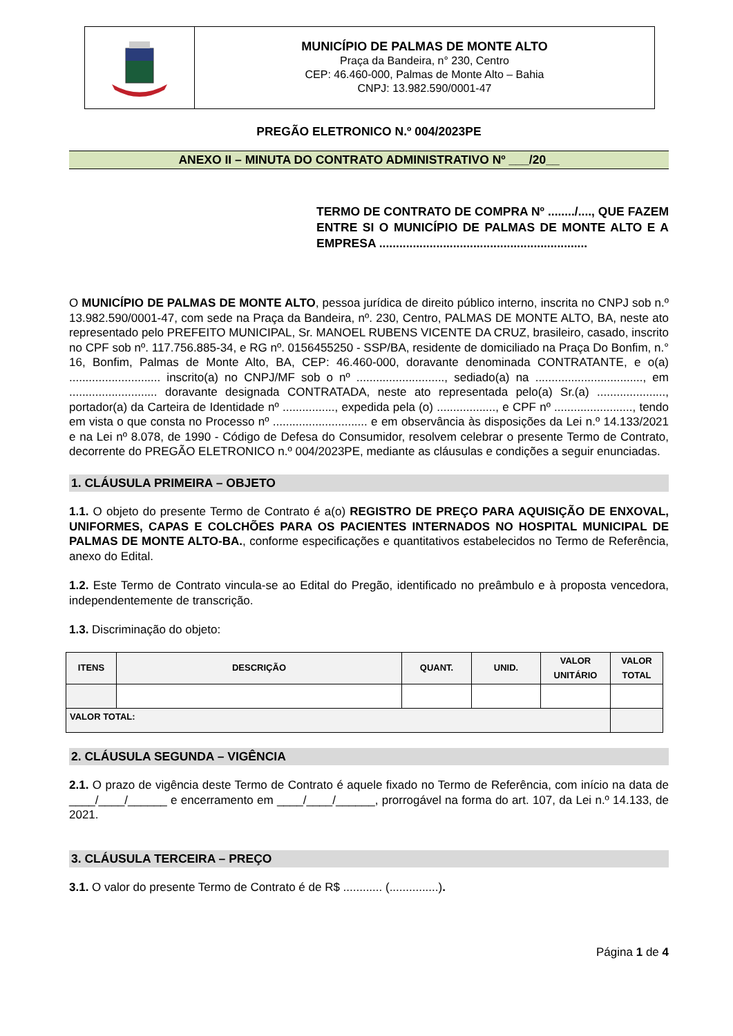MUNICÍPIO DE PALMAS DE MONTE ALTO
Praça da Bandeira, n° 230, Centro
CEP: 46.460-000, Palmas de Monte Alto – Bahia
CNPJ: 13.982.590/0001-47
PREGÃO ELETRONICO N.º 004/2023PE
ANEXO II – MINUTA DO CONTRATO ADMINISTRATIVO Nº ___/20__
TERMO DE CONTRATO DE COMPRA Nº ......../...., QUE FAZEM ENTRE SI O MUNICÍPIO DE PALMAS DE MONTE ALTO E A EMPRESA ..............................................................
O MUNICÍPIO DE PALMAS DE MONTE ALTO, pessoa jurídica de direito público interno, inscrita no CNPJ sob n.º 13.982.590/0001-47, com sede na Praça da Bandeira, nº. 230, Centro, PALMAS DE MONTE ALTO, BA, neste ato representado pelo PREFEITO MUNICIPAL, Sr. MANOEL RUBENS VICENTE DA CRUZ, brasileiro, casado, inscrito no CPF sob nº. 117.756.885-34, e RG nº. 0156455250 - SSP/BA, residente de domiciliado na Praça Do Bonfim, n.° 16, Bonfim, Palmas de Monte Alto, BA, CEP: 46.460-000, doravante denominada CONTRATANTE, e o(a) ............................ inscrito(a) no CNPJ/MF sob o nº ..........................., sediado(a) na ................................., em ........................... doravante designada CONTRATADA, neste ato representada pelo(a) Sr.(a) ....................., portador(a) da Carteira de Identidade nº ................, expedida pela (o) .................., e CPF nº ........................, tendo em vista o que consta no Processo nº ............................. e em observância às disposições da Lei n.º 14.133/2021 e na Lei nº 8.078, de 1990 - Código de Defesa do Consumidor, resolvem celebrar o presente Termo de Contrato, decorrente do PREGÃO ELETRONICO n.º 004/2023PE, mediante as cláusulas e condições a seguir enunciadas.
1. CLÁUSULA PRIMEIRA – OBJETO
1.1. O objeto do presente Termo de Contrato é a(o) REGISTRO DE PREÇO PARA AQUISIÇÃO DE ENXOVAL, UNIFORMES, CAPAS E COLCHÕES PARA OS PACIENTES INTERNADOS NO HOSPITAL MUNICIPAL DE PALMAS DE MONTE ALTO-BA., conforme especificações e quantitativos estabelecidos no Termo de Referência, anexo do Edital.
1.2. Este Termo de Contrato vincula-se ao Edital do Pregão, identificado no preâmbulo e à proposta vencedora, independentemente de transcrição.
1.3. Discriminação do objeto:
| ITENS | DESCRIÇÃO | QUANT. | UNID. | VALOR UNITÁRIO | VALOR TOTAL |
| --- | --- | --- | --- | --- | --- |
| VALOR TOTAL: | | | | | |
2. CLÁUSULA SEGUNDA – VIGÊNCIA
2.1. O prazo de vigência deste Termo de Contrato é aquele fixado no Termo de Referência, com início na data de ____/____/______ e encerramento em ____/____/______, prorrogável na forma do art. 107, da Lei n.º 14.133, de 2021.
3. CLÁUSULA TERCEIRA – PREÇO
3.1. O valor do presente Termo de Contrato é de R$ ............ (...............).
Página 1 de 4